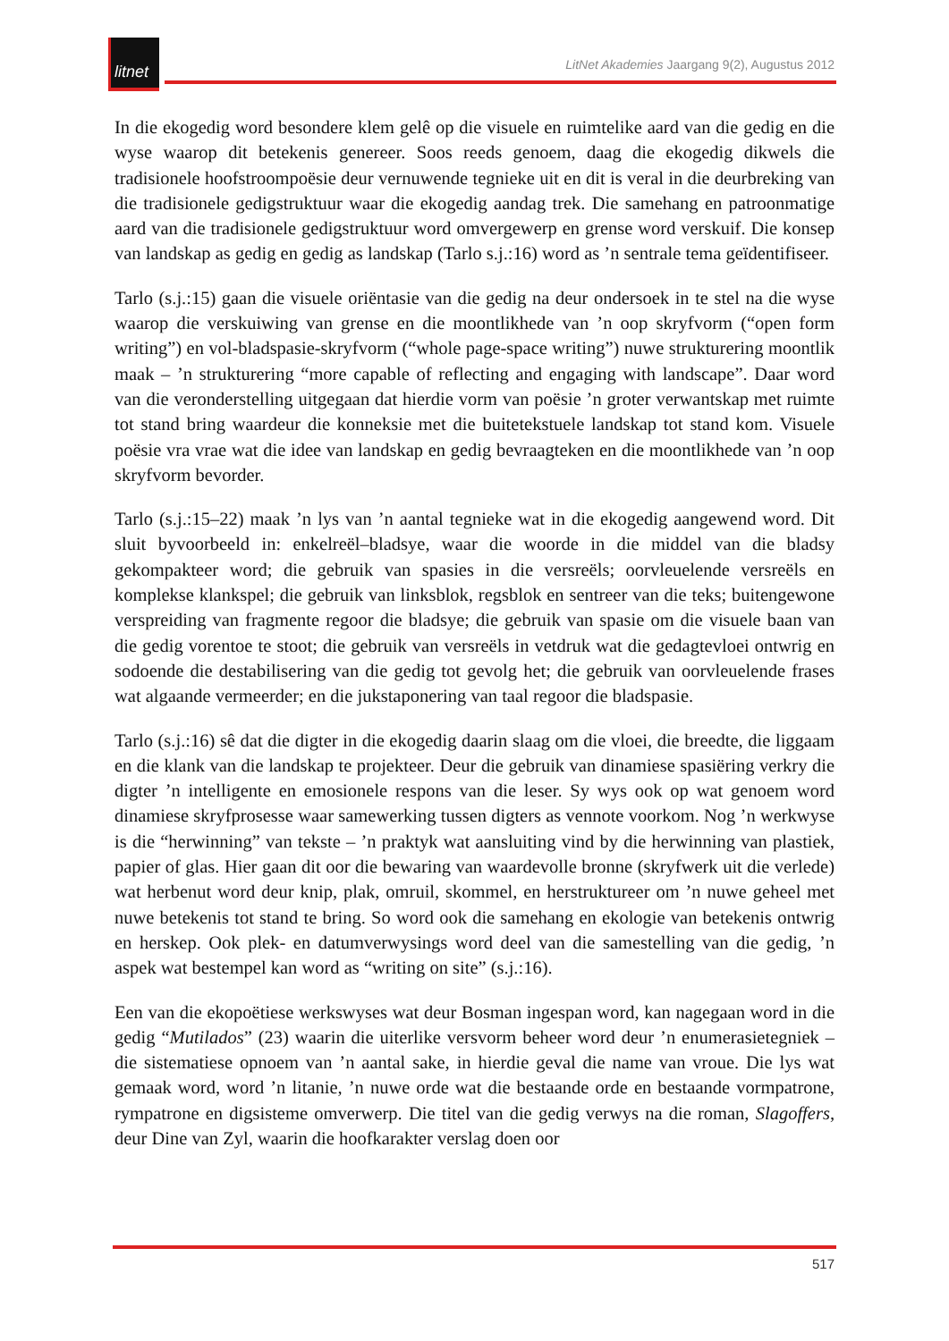litnet
LitNet Akademies Jaargang 9(2), Augustus 2012
In die ekogedig word besondere klem gelê op die visuele en ruimtelike aard van die gedig en die wyse waarop dit betekenis genereer. Soos reeds genoem, daag die ekogedig dikwels die tradisionele hoofstroompoësie deur vernuwende tegnieke uit en dit is veral in die deurbreking van die tradisionele gedigstruktuur waar die ekogedig aandag trek. Die samehang en patroonmatige aard van die tradisionele gedigstruktuur word omvergewerp en grense word verskuif. Die konsep van landskap as gedig en gedig as landskap (Tarlo s.j.:16) word as ’n sentrale tema geïdentifiseer.
Tarlo (s.j.:15) gaan die visuele oriëntasie van die gedig na deur ondersoek in te stel na die wyse waarop die verskuiwing van grense en die moontlikhede van ’n oop skryfvorm (“open form writing”) en vol-bladspasie-skryfvorm (“whole page-space writing”) nuwe strukturering moontlik maak – ’n strukturering “more capable of reflecting and engaging with landscape”. Daar word van die veronderstelling uitgegaan dat hierdie vorm van poësie ’n groter verwantskap met ruimte tot stand bring waardeur die konneksie met die buitetekstuele landskap tot stand kom. Visuele poësie vra vrae wat die idee van landskap en gedig bevraagteken en die moontlikhede van ’n oop skryfvorm bevorder.
Tarlo (s.j.:15–22) maak ’n lys van ’n aantal tegnieke wat in die ekogedig aangewend word. Dit sluit byvoorbeeld in: enkelreël–bladsye, waar die woorde in die middel van die bladsy gekompakteer word; die gebruik van spasies in die versreëls; oorvleuelende versreëls en komplekse klankspel; die gebruik van linksblok, regsblok en sentreer van die teks; buitengewone verspreiding van fragmente regoor die bladsye; die gebruik van spasie om die visuele baan van die gedig vorentoe te stoot; die gebruik van versreëls in vetdruk wat die gedagtevloei ontwrig en sodoende die destabilisering van die gedig tot gevolg het; die gebruik van oorvleuelende frases wat algaande vermeerder; en die jukstaponering van taal regoor die bladspasie.
Tarlo (s.j.:16) sê dat die digter in die ekogedig daarin slaag om die vloei, die breedte, die liggaam en die klank van die landskap te projekteer. Deur die gebruik van dinamiese spasiëring verkry die digter ’n intelligente en emosionele respons van die leser. Sy wys ook op wat genoem word dinamiese skryfprosesse waar samewerking tussen digters as vennote voorkom. Nog ’n werkwyse is die “herwinning” van tekste – ’n praktyk wat aansluiting vind by die herwinning van plastiek, papier of glas. Hier gaan dit oor die bewaring van waardevolle bronne (skryfwerk uit die verlede) wat herbenut word deur knip, plak, omruil, skommel, en herstruktureer om ’n nuwe geheel met nuwe betekenis tot stand te bring. So word ook die samehang en ekologie van betekenis ontwrig en herskep. Ook plek- en datumverwysings word deel van die samestelling van die gedig, ’n aspek wat bestempel kan word as “writing on site” (s.j.:16).
Een van die ekopoëtiese werkswyses wat deur Bosman ingespan word, kan nagegaan word in die gedig “Mutilados” (23) waarin die uiterlike versvorm beheer word deur ’n enumerasietegniek – die sistematiese opnoem van ’n aantal sake, in hierdie geval die name van vroue. Die lys wat gemaak word, word ’n litanie, ’n nuwe orde wat die bestaande orde en bestaande vormpatrone, rympatrone en digsisteme omverwerp. Die titel van die gedig verwys na die roman, Slagoffers, deur Dine van Zyl, waarin die hoofkarakter verslag doen oor
517